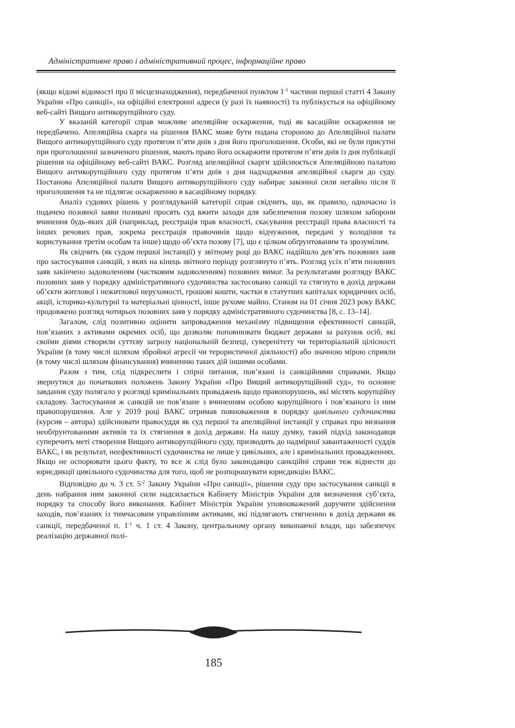Адміністративне право і адміністративний процес, інформаційне право
(якщо відомі відомості про її місцезнаходження), передбаченої пунктом 1<sup>-1</sup> частини першої статті 4 Закону України «Про санкції», на офіційні електронні адреси (у разі їх наявності) та публікується на офіційному веб-сайті Вищого антикорупційного суду.
У вказаній категорії справ можливе апеляційне оскарження, тоді як касаційне оскарження не передбачено. Апеляційна скарга на рішення ВАКС може бути подана стороною до Апеляційної палати Вищого антикорупційного суду протягом п’яти днів з дня його проголошення. Особи, які не були присутні при проголошенні зазначеного рішення, мають право його оскаржити протягом п’яти днів із дня публікації рішення на офіційному веб-сайті ВАКС. Розгляд апеляційної скарги здійснюється Апеляційною палатою Вищого антикорупційного суду протягом п’яти днів з дня надходження апеляційної скарги до суду. Постанова Апеляційної палати Вищого антикорупційного суду набирає законної сили негайно після її проголошення та не підлягає оскарженню в касаційному порядку.
Аналіз судових рішень у розглядуваній категорії справ свідчить, що, як правило, одночасно із подачею позовної заяви позивачі просять суд вжити заходи для забезпечення позову шляхом заборони вчинення будь-яких дій (наприклад, реєстрація прав власності, скасування реєстрації права власності та інших речових прав, зокрема реєстрація правочинів щодо відчуження, передачі у володіння та користування третім особам та інше) щодо об’єкта позову [7], що є цілком обґрунтованим та зрозумілим.
Як свідчить (як судом першої інстанції) у звітному році до ВАКС надійшло дев’ять позовних заяв про застосування санкцій, з яких на кінець звітного періоду розглянуто п’ять. Розгляд усіх п’яти позовних заяв закінчено задоволенням (частковим задоволенням) позовних вимог. За результатами розгляду ВАКС позовних заяв у порядку адміністративного судочинства застосовано санкції та стягнуто в дохід держави об’єкти житлової і нежитлової нерухомості, грошові кошти, частки в статутних капіталах юридичних осіб, акції, історико-культурні та матеріальні цінності, інше рухоме майно. Станом на 01 січня 2023 року ВАКС продовжено розгляд чотирьох позовних заяв у порядку адміністративного судочинства [8, с. 13–14].
Загалом, слід позитивно оцінити запровадження механізму підвищення ефективності санкцій, пов’язаних з активами окремих осіб, що дозволяє поповнювати бюджет держави за рахунок осіб, які своїми діями створили суттєву загрозу національній безпеці, суверенітету чи територіальній цілісності України (в тому числі шляхом збройної агресії чи терористичної діяльності) або значною мірою сприяли (в тому числі шляхом фінансування) вчиненню таких дій іншими особами.
Разом з тим, слід підкреслити і спірні питання, пов’язані із санкційними справами. Якщо звернутися до початкових положень Закону України «Про Вищий антикорупційний суд», то основне завдання суду полягало у розгляді кримінальних проваджень щодо правопорушень, які містять корупційну складову. Застосування ж санкцій не пов’язане з вчиненням особою корупційного і пов’язаного із ним правопорушення. Але у 2019 році ВАКС отримав повноваження в порядку цивільного судочинства (курсив – автора) здійснювати правосуддя як суд першої та апеляційної інстанції у справах про визнання необґрунтованими активів та їх стягнення в дохід держави. На нашу думку, такий підхід законодавця суперечить меті створення Вищого антикорупційного суду, призводить до надмірної завантаженості суддів ВАКС, і як результат, неефективності судочинства не лише у цивільних, але і кримінальних провадженнях. Якщо не оспорювати цього факту, то все ж слід було законодавцю санкційні справи теж віднести до юрисдикції цивільного судочинства для того, щоб не розпорошувати юрисдикцію ВАКС.
Відповідно до ч. 3 ст. 5<sup>-2</sup> Закону України «Про санкції», рішення суду про застосування санкції в день набрання ним законної сили надсилається Кабінету Міністрів України для визначення суб’єкта, порядку та способу його виконання. Кабінет Міністрів України уповноважений доручити здійснення заходів, пов’язаних із тимчасовим управлінням активами, які підлягають стягненню в дохід держави як санкції, передбаченої п. 1<sup>-1</sup> ч. 1 ст. 4 Закону, центральному органу виконавчої влади, що забезпечує реалізацію державної полі-
185